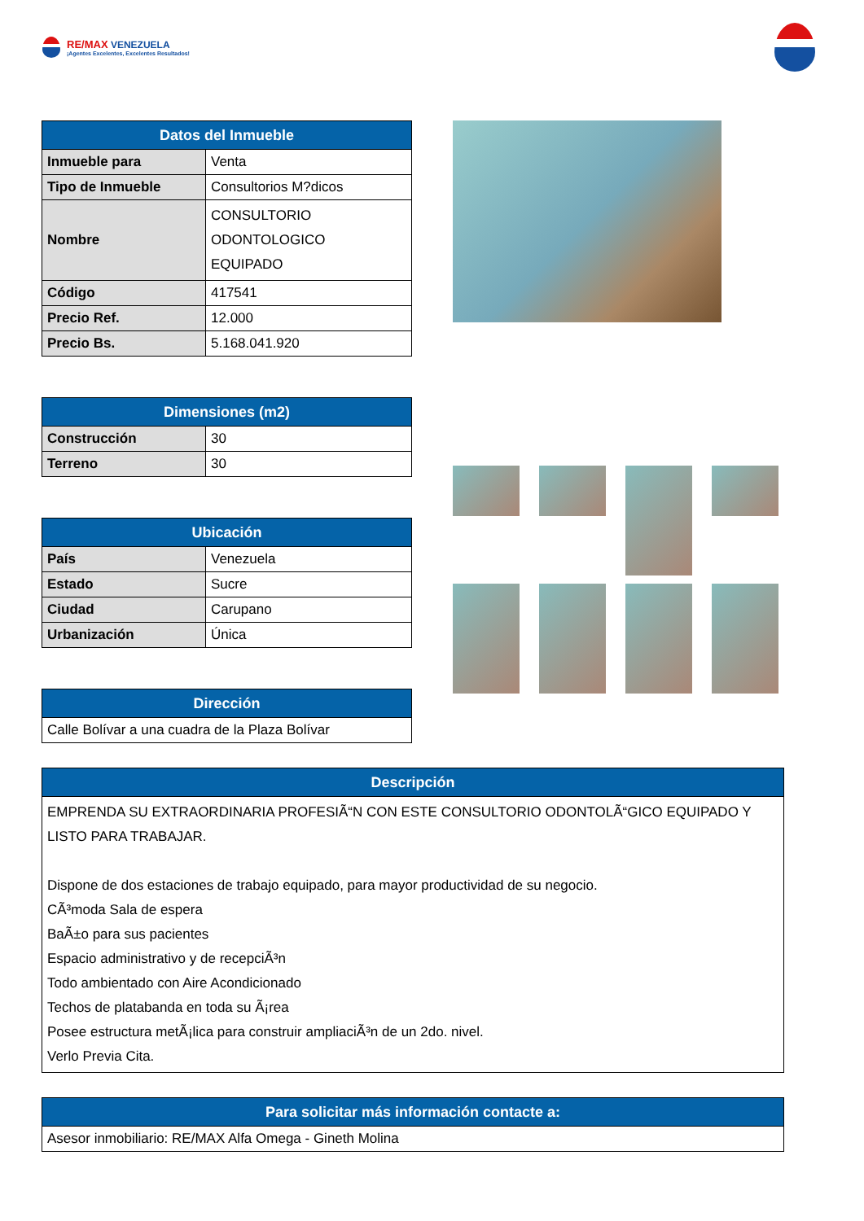RE/MAX VENEZUELA
¡Agentes Excelentes, Excelentes Resultados!
| Datos del Inmueble | |
| --- | --- |
| Inmueble para | Venta |
| Tipo de Inmueble | Consultorios M?dicos |
| Nombre | CONSULTORIO ODONTOLOGICO EQUIPADO |
| Código | 417541 |
| Precio Ref. | 12.000 |
| Precio Bs. | 5.168.041.920 |
| Dimensiones (m2) | |
| --- | --- |
| Construcción | 30 |
| Terreno | 30 |
| Ubicación | |
| --- | --- |
| País | Venezuela |
| Estado | Sucre |
| Ciudad | Carupano |
| Urbanización | Única |
| Dirección |
| --- |
| Calle Bolívar a una cuadra de la Plaza Bolívar |
| Descripción |
| --- |
| EMPRENDA SU EXTRAORDINARIA PROFESIÃ“N CON ESTE CONSULTORIO ODONTOLÃ“GICO EQUIPADO Y LISTO PARA TRABAJAR. Dispone de dos estaciones de trabajo equipado, para mayor productividad de su negocio. CÃ³moda Sala de espera BaÃ±o para sus pacientes Espacio administrativo y de recepciÃ³n Todo ambientado con Aire Acondicionado Techos de platabanda en toda su Ã¡rea Posee estructura metÃ¡lica para construir ampliaciÃ³n de un 2do. nivel. Verlo Previa Cita. |
| Para solicitar más información contacte a: |
| --- |
| Asesor inmobiliario: RE/MAX Alfa Omega - Gineth Molina |